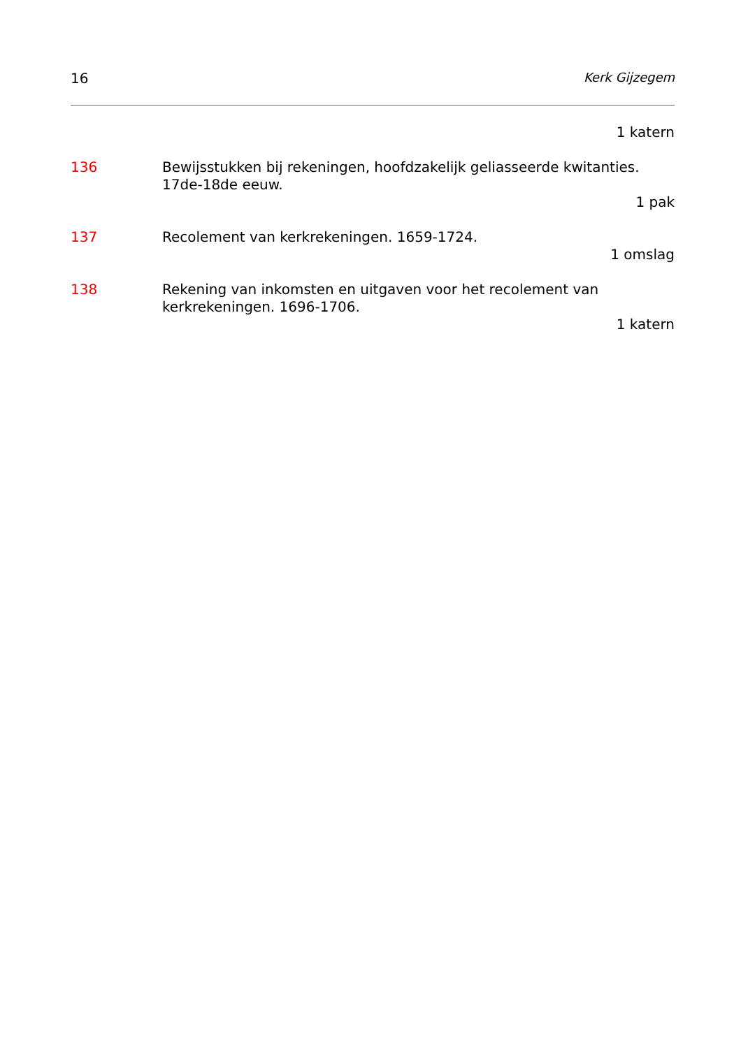16 Kerk Gijzegem
1 katern
136 Bewijsstukken bij rekeningen, hoofdzakelijk geliasseerde kwitanties. 17de-18de eeuw.
1 pak
137 Recolement van kerkrekeningen. 1659-1724.
1 omslag
138 Rekening van inkomsten en uitgaven voor het recolement van kerkrekeningen. 1696-1706.
1 katern